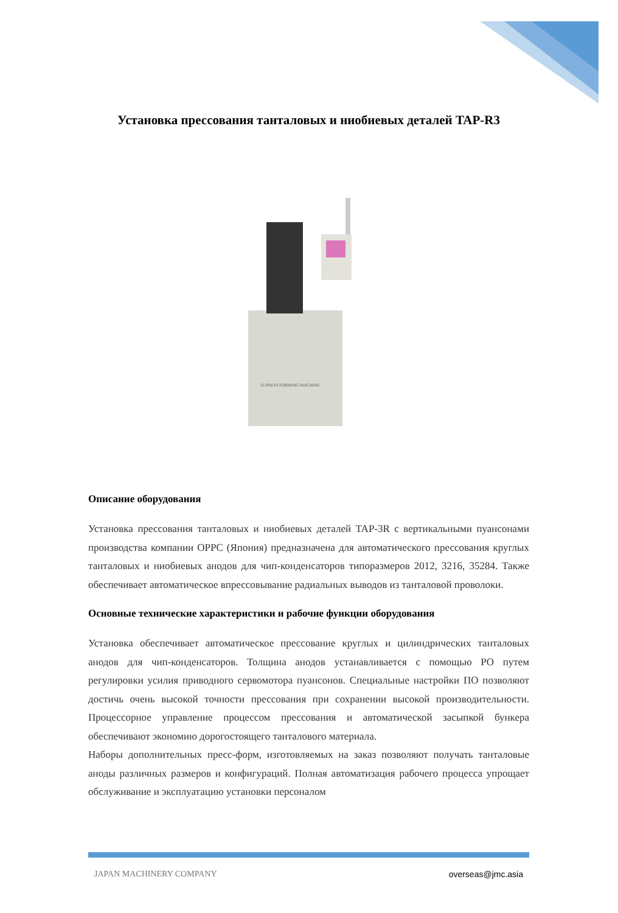Установка прессования танталовых и ниобиевых деталей TAP-R3
Ta PRESS FORMING MACHINE
Описание оборудования
Установка прессования танталовых и ниобиевых деталей TAP-3R с вертикальными пуансонами производства компании OPPC (Япония) предназначена для автоматического прессования круглых танталовых и ниобиевых анодов для чип-конденсаторов типоразмеров 2012, 3216, 35284. Также обеспечивает автоматическое впрессовывание радиальных выводов из танталовой проволоки.
Основные технические характеристики и рабочие функции оборудования
Установка обеспечивает автоматическое прессование круглых и цилиндрических танталовых анодов для чип-конденсаторов. Толщина анодов устанавливается с помощью РО путем регулировки усилия приводного сервомотора пуансонов. Специальные настройки ПО позволяют достичь очень высокой точности прессования при сохранении высокой производительности. Процессорное управление процессом прессования и автоматической засыпкой бункера обеспечивают экономию дорогостоящего танталового материала.
Наборы дополнительных пресс-форм, изготовляемых на заказ позволяют получать танталовые аноды различных размеров и конфигураций. Полная автоматизация рабочего процесса упрощает обслуживание и эксплуатацию установки персоналом
JAPAN MACHINERY COMPANY overseas@jmc.asia